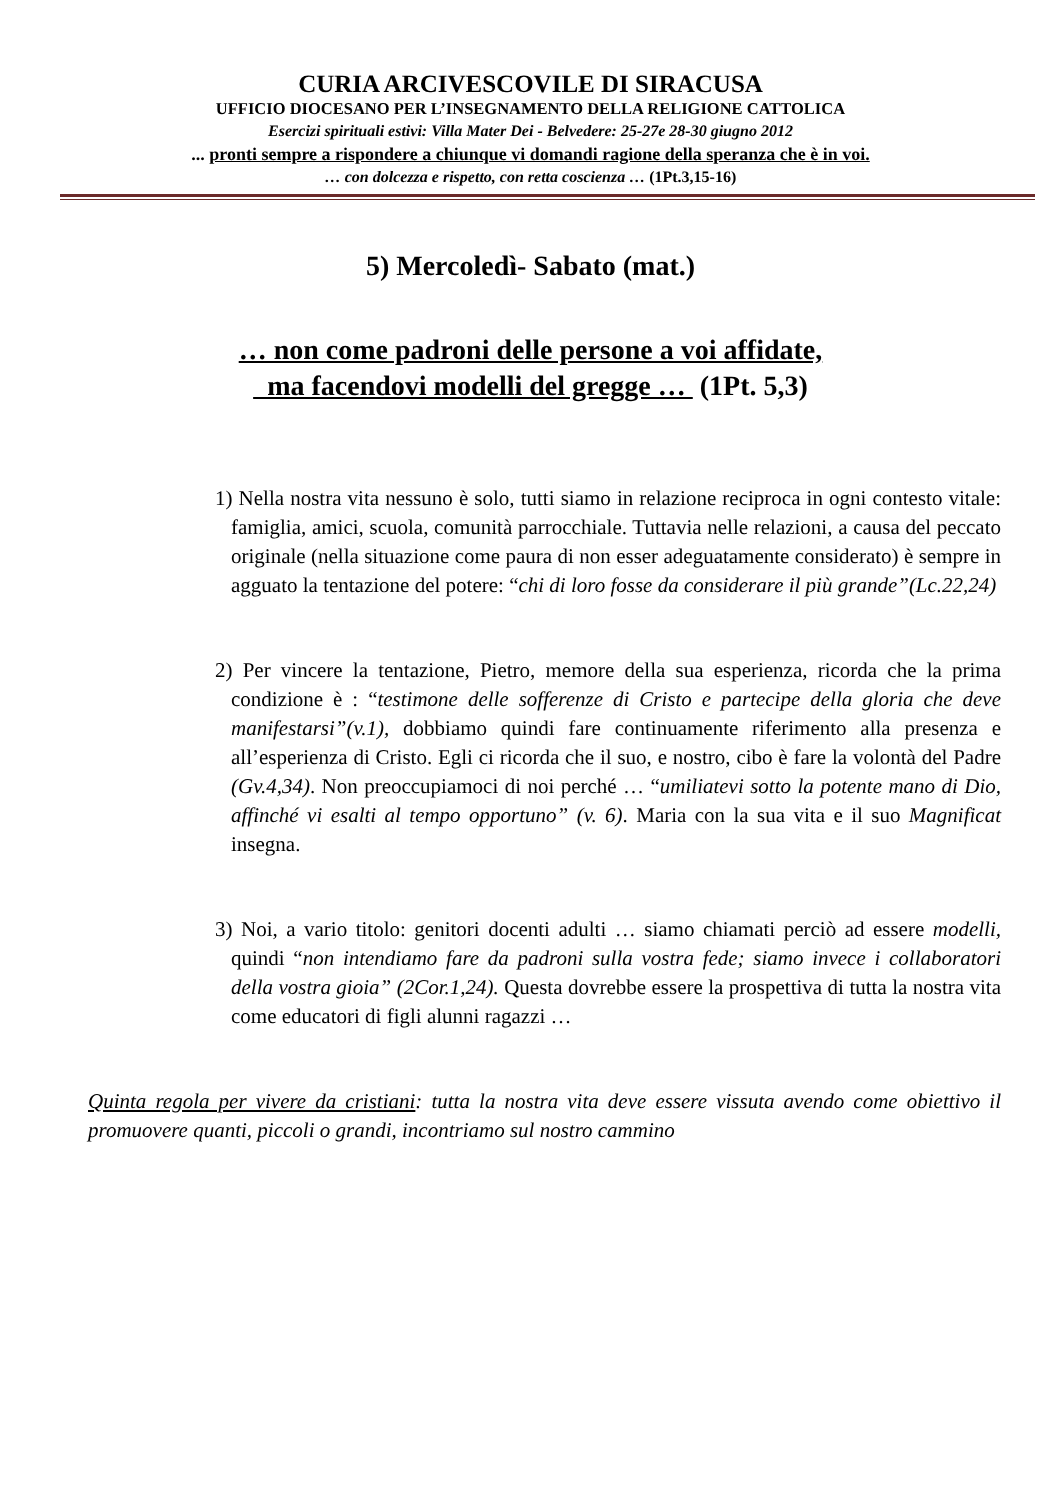CURIA ARCIVESCOVILE DI SIRACUSA
UFFICIO DIOCESANO PER L’INSEGNAMENTO DELLA RELIGIONE CATTOLICA
Esercizi spirituali estivi: Villa Mater Dei - Belvedere: 25-27e 28-30 giugno 2012
... pronti sempre a rispondere a chiunque vi domandi ragione della speranza che è in voi.
… con dolcezza e rispetto, con retta coscienza … (1Pt.3,15-16)
5) Mercoledì- Sabato (mat.)
… non come padroni delle persone a voi affidate,
ma facendovi modelli del gregge … (1Pt. 5,3)
1) Nella nostra vita nessuno è solo, tutti siamo in relazione reciproca in ogni contesto vitale: famiglia, amici, scuola, comunità parrocchiale. Tuttavia nelle relazioni, a causa del peccato originale (nella situazione come paura di non esser adeguatamente considerato) è sempre in agguato la tentazione del potere: “chi di loro fosse da considerare il più grande”(Lc.22,24)
2) Per vincere la tentazione, Pietro, memore della sua esperienza, ricorda che la prima condizione è : “testimone delle sofferenze di Cristo e partecipe della gloria che deve manifestarsi”(v.1), dobbiamo quindi fare continuamente riferimento alla presenza e all’esperienza di Cristo. Egli ci ricorda che il suo, e nostro, cibo è fare la volontà del Padre (Gv.4,34). Non preoccupiamoci di noi perché … “umiliatevi sotto la potente mano di Dio, affinché vi esalti al tempo opportuno” (v. 6). Maria con la sua vita e il suo Magnificat insegna.
3) Noi, a vario titolo: genitori docenti adulti … siamo chiamati perciò ad essere modelli, quindi “non intendiamo fare da padroni sulla vostra fede; siamo invece i collaboratori della vostra gioia” (2Cor.1,24). Questa dovrebbe essere la prospettiva di tutta la nostra vita come educatori di figli alunni ragazzi …
Quinta regola per vivere da cristiani: tutta la nostra vita deve essere vissuta avendo come obiettivo il promuovere quanti, piccoli o grandi, incontriamo sul nostro cammino